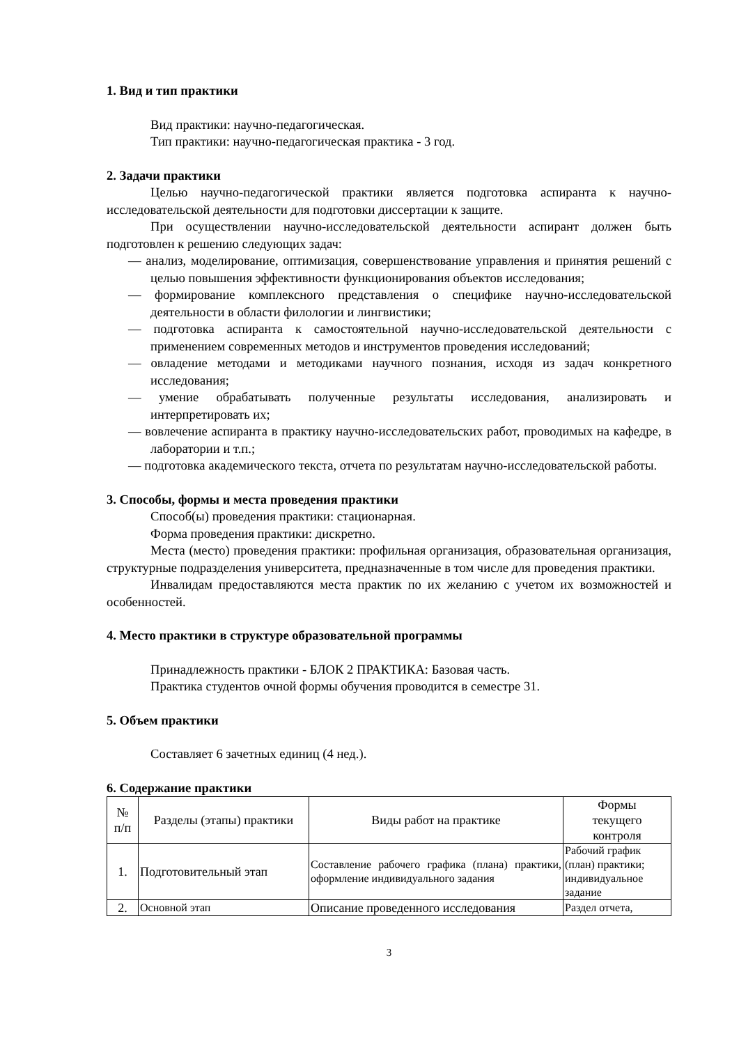1. Вид и тип практики
Вид практики: научно-педагогическая.
Тип практики: научно-педагогическая практика - 3 год.
2. Задачи практики
Целью научно-педагогической практики является подготовка аспиранта к научно-исследовательской деятельности для подготовки диссертации к защите.
При осуществлении научно-исследовательской деятельности аспирант должен быть подготовлен к решению следующих задач:
— анализ, моделирование, оптимизация, совершенствование управления и принятия решений с целью повышения эффективности функционирования объектов исследования;
— формирование комплексного представления о специфике научно-исследовательской деятельности в области филологии и лингвистики;
— подготовка аспиранта к самостоятельной научно-исследовательской деятельности с применением современных методов и инструментов проведения исследований;
— овладение методами и методиками научного познания, исходя из задач конкретного исследования;
— умение обрабатывать полученные результаты исследования, анализировать и интерпретировать их;
— вовлечение аспиранта в практику научно-исследовательских работ, проводимых на кафедре, в лаборатории и т.п.;
— подготовка академического текста, отчета по результатам научно-исследовательской работы.
3. Способы, формы и места проведения практики
Способ(ы) проведения практики: стационарная.
Форма проведения практики: дискретно.
Места (место) проведения практики: профильная организация, образовательная организация, структурные подразделения университета, предназначенные в том числе для проведения практики.
Инвалидам предоставляются места практик по их желанию с учетом их возможностей и особенностей.
4. Место практики в структуре образовательной программы
Принадлежность практики - БЛОК 2 ПРАКТИКА: Базовая часть.
Практика студентов очной формы обучения проводится в семестре 31.
5. Объем практики
Составляет 6 зачетных единиц (4 нед.).
6. Содержание практики
| № п/п | Разделы (этапы) практики | Виды работ на практике | Формы текущего контроля |
| --- | --- | --- | --- |
| 1. | Подготовительный этап | Составление рабочего графика (плана) практики, оформление индивидуального задания | Рабочий график (план) практики; индивидуальное задание |
| 2. | Основной этап | Описание проведенного исследования | Раздел отчета, |
3